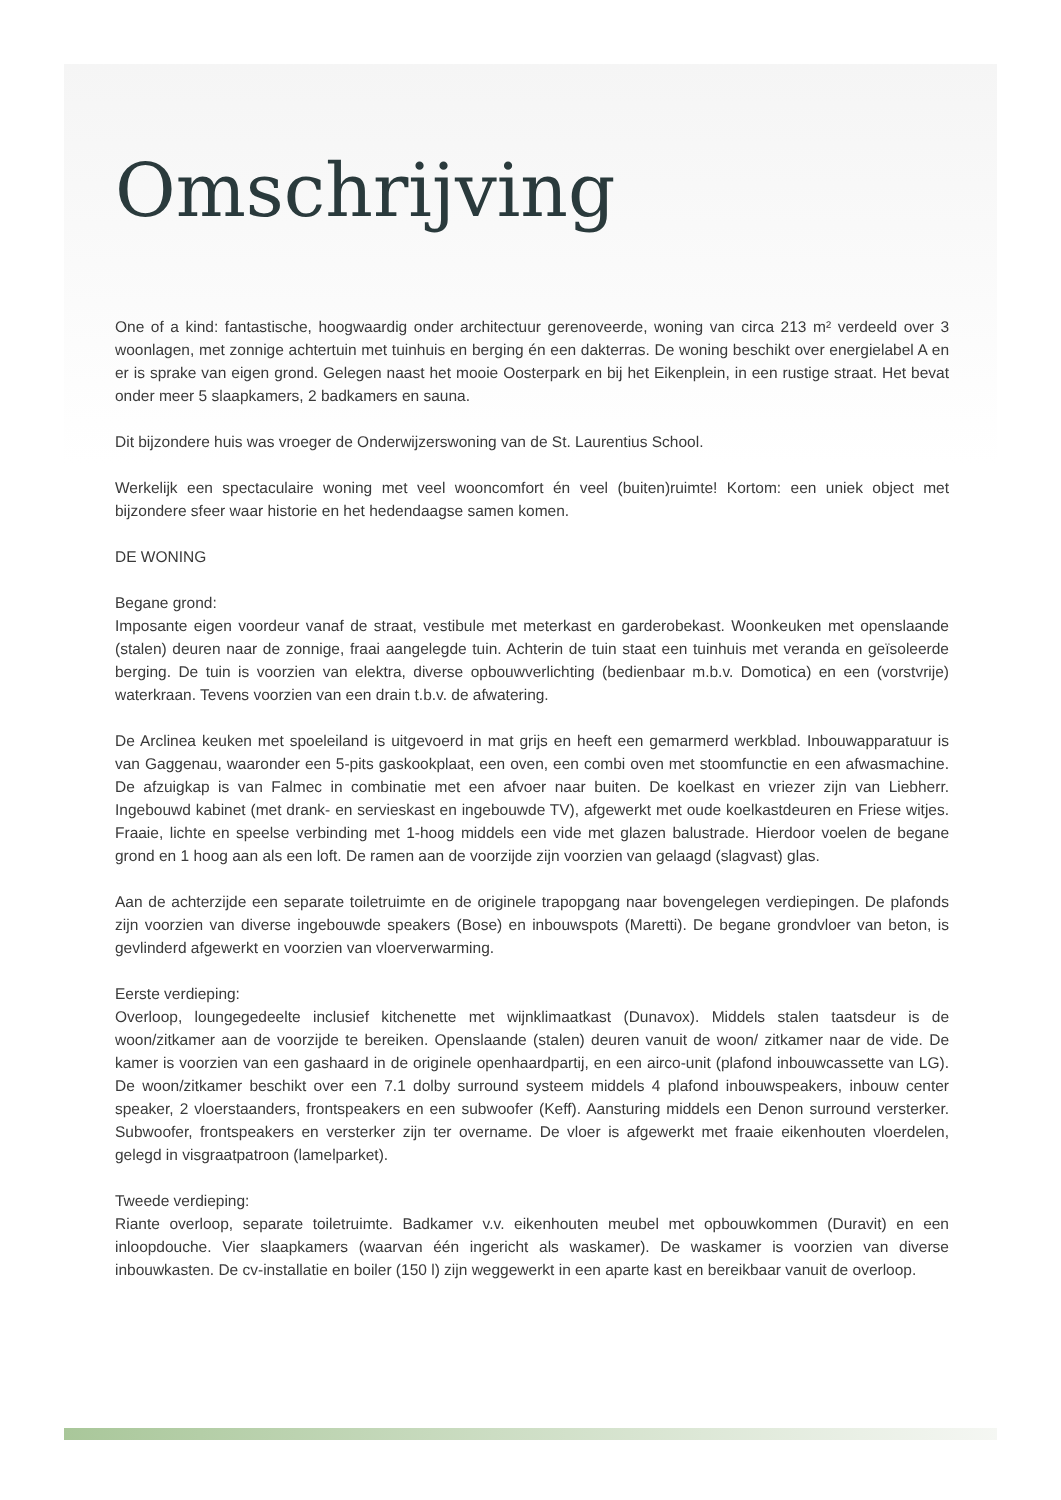Omschrijving
One of a kind: fantastische, hoogwaardig onder architectuur gerenoveerde, woning van circa 213 m² verdeeld over 3 woonlagen, met zonnige achtertuin met tuinhuis en berging én een dakterras. De woning beschikt over energielabel A en er is sprake van eigen grond. Gelegen naast het mooie Oosterpark en bij het Eikenplein, in een rustige straat. Het bevat onder meer 5 slaapkamers, 2 badkamers en sauna.
Dit bijzondere huis was vroeger de Onderwijzerswoning van de St. Laurentius School.
Werkelijk een spectaculaire woning met veel wooncomfort én veel (buiten)ruimte! Kortom: een uniek object met bijzondere sfeer waar historie en het hedendaagse samen komen.
DE WONING
Begane grond:
Imposante eigen voordeur vanaf de straat, vestibule met meterkast en garderobekast. Woonkeuken met openslaande (stalen) deuren naar de zonnige, fraai aangelegde tuin. Achterin de tuin staat een tuinhuis met veranda en geïsoleerde berging. De tuin is voorzien van elektra, diverse opbouwverlichting (bedienbaar m.b.v. Domotica) en een (vorstvrije) waterkraan. Tevens voorzien van een drain t.b.v. de afwatering.
De Arclinea keuken met spoeleiland is uitgevoerd in mat grijs en heeft een gemarmerd werkblad. Inbouwapparatuur is van Gaggenau, waaronder een 5-pits gaskookplaat, een oven, een combi oven met stoomfunctie en een afwasmachine. De afzuigkap is van Falmec in combinatie met een afvoer naar buiten. De koelkast en vriezer zijn van Liebherr. Ingebouwd kabinet (met drank- en servieskast en ingebouwde TV), afgewerkt met oude koelkastdeuren en Friese witjes. Fraaie, lichte en speelse verbinding met 1-hoog middels een vide met glazen balustrade. Hierdoor voelen de begane grond en 1 hoog aan als een loft. De ramen aan de voorzijde zijn voorzien van gelaagd (slagvast) glas.
Aan de achterzijde een separate toiletruimte en de originele trapopgang naar bovengelegen verdiepingen. De plafonds zijn voorzien van diverse ingebouwde speakers (Bose) en inbouwspots (Maretti). De begane grondvloer van beton, is gevlinderd afgewerkt en voorzien van vloerverwarming.
Eerste verdieping:
Overloop, loungegedeelte inclusief kitchenette met wijnklimaatkast (Dunavox). Middels stalen taatsdeur is de woon/zitkamer aan de voorzijde te bereiken. Openslaande (stalen) deuren vanuit de woon/ zitkamer naar de vide. De kamer is voorzien van een gashaard in de originele openhaardpartij, en een airco-unit (plafond inbouwcassette van LG). De woon/zitkamer beschikt over een 7.1 dolby surround systeem middels 4 plafond inbouwspeakers, inbouw center speaker, 2 vloerstaanders, frontspeakers en een subwoofer (Keff). Aansturing middels een Denon surround versterker. Subwoofer, frontspeakers en versterker zijn ter overname. De vloer is afgewerkt met fraaie eikenhouten vloerdelen, gelegd in visgraatpatroon (lamelparket).
Tweede verdieping:
Riante overloop, separate toiletruimte. Badkamer v.v. eikenhouten meubel met opbouwkommen (Duravit) en een inloopdouche. Vier slaapkamers (waarvan één ingericht als waskamer). De waskamer is voorzien van diverse inbouwkasten. De cv-installatie en boiler (150 l) zijn weggewerkt in een aparte kast en bereikbaar vanuit de overloop.